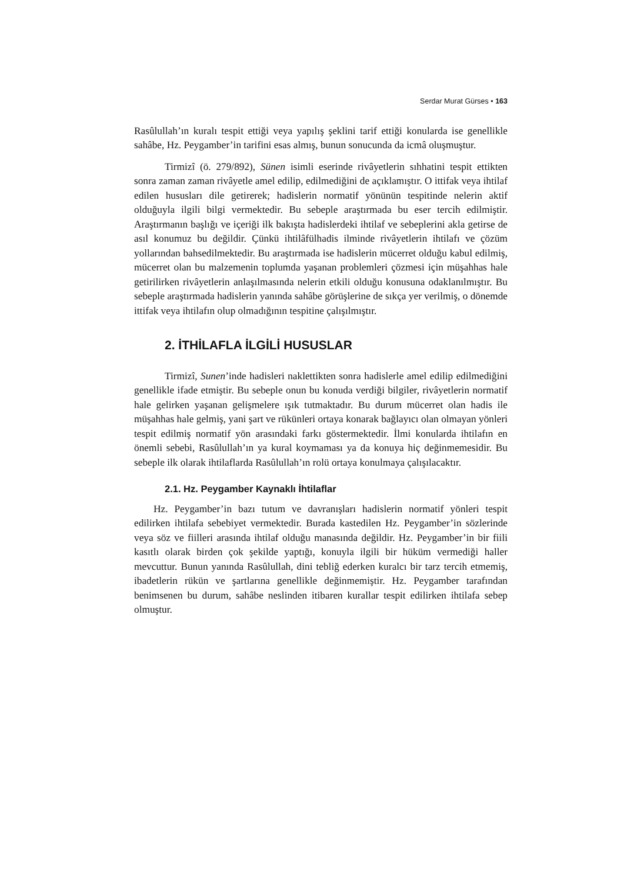Serdar Murat Gürses • 163
Rasûlullah’ın kuralı tespit ettiği veya yapılış şeklini tarif ettiği konularda ise genellikle sahâbe, Hz. Peygamber’in tarifini esas almış, bunun sonucunda da icmâ oluşmuştur.
Tirmizî (ö. 279/892), Sünen isimli eserinde rivâyetlerin sıhhatini tespit ettikten sonra zaman zaman rivâyetle amel edilip, edilmediğini de açıklamıştır. O ittifak veya ihtilaf edilen hususları dile getirerek; hadislerin normatif yönünün tespitinde nelerin aktif olduğuyla ilgili bilgi vermektedir. Bu sebeple araştırmada bu eser tercih edilmiştir. Araştırmanın başlığı ve içeriği ilk bakışta hadislerdeki ihtilaf ve sebeplerini akla getirse de asıl konumuz bu değildir. Çünkü ihtilâfülhadis ilminde rivâyetlerin ihtilafı ve çözüm yollarından bahsedilmektedir. Bu araştırmada ise hadislerin mücerret olduğu kabul edilmiş, mücerret olan bu malzemenin toplumda yaşanan problemleri çözmesi için müşahhas hale getirilirken rivâyetlerin anlaşılmasında nelerin etkili olduğu konusuna odaklanılmıştır. Bu sebeple araştırmada hadislerin yanında sahâbe görüşlerine de sıkça yer verilmiş, o dönemde ittifak veya ihtilafın olup olmadığının tespitine çalışılmıştır.
2. İTHİLAFLA İLGİLİ HUSUSLAR
Tirmizî, Sunen’inde hadisleri naklettikten sonra hadislerle amel edilip edilmediğini genellikle ifade etmiştir. Bu sebeple onun bu konuda verdiği bilgiler, rivâyetlerin normatif hale gelirken yaşanan gelişmelere ışık tutmaktadır. Bu durum mücerret olan hadis ile müşahhas hale gelmiş, yani şart ve rükünleri ortaya konarak bağlayıcı olan olmayan yönleri tespit edilmiş normatif yön arasındaki farkı göstermektedir. İlmi konularda ihtilafın en önemli sebebi, Rasûlullah’ın ya kural koymaması ya da konuya hiç değinmemesidir. Bu sebeple ilk olarak ihtilaflarda Rasûlullah’ın rolü ortaya konulmaya çalışılacaktır.
2.1. Hz. Peygamber Kaynaklı İhtilaflar
Hz. Peygamber’in bazı tutum ve davranışları hadislerin normatif yönleri tespit edilirken ihtilafa sebebiyet vermektedir. Burada kastedilen Hz. Peygamber’in sözlerinde veya söz ve fiilleri arasında ihtilaf olduğu manasında değildir. Hz. Peygamber’in bir fiili kasıtlı olarak birden çok şekilde yaptığı, konuyla ilgili bir hüküm vermediği haller mevcuttur. Bunun yanında Rasûlullah, dini tebliğ ederken kuralcı bir tarz tercih etmemiş, ibadetlerin rükün ve şartlarına genellikle değinmemiştir. Hz. Peygamber tarafından benimsenen bu durum, sahâbe neslinden itibaren kurallar tespit edilirken ihtilafa sebep olmuştur.